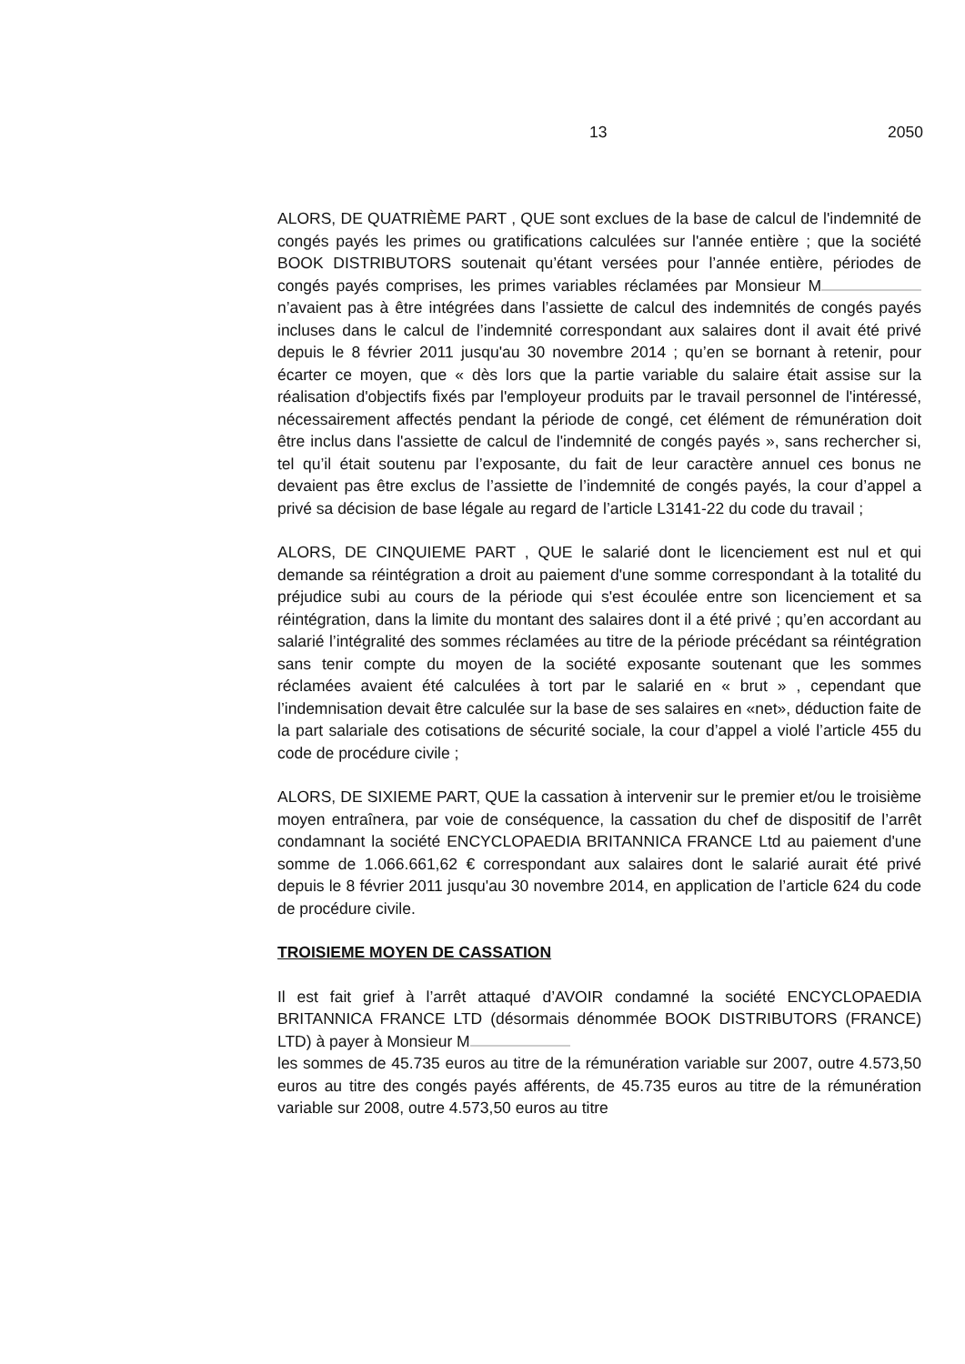13 2050
ALORS, DE QUATRIÈME PART , QUE sont exclues de la base de calcul de l'indemnité de congés payés les primes ou gratifications calculées sur l'année entière ; que la société BOOK DISTRIBUTORS soutenait qu’étant versées pour l’année entière, périodes de congés payés comprises, les primes variables réclamées par Monsieur M n’avaient pas à être intégrées dans l’assiette de calcul des indemnités de congés payés incluses dans le calcul de l’indemnité correspondant aux salaires dont il avait été privé depuis le 8 février 2011 jusqu'au 30 novembre 2014 ; qu’en se bornant à retenir, pour écarter ce moyen, que « dès lors que la partie variable du salaire était assise sur la réalisation d'objectifs fixés par l'employeur produits par le travail personnel de l'intéressé, nécessairement affectés pendant la période de congé, cet élément de rémunération doit être inclus dans l'assiette de calcul de l'indemnité de congés payés », sans rechercher si, tel qu’il était soutenu par l’exposante, du fait de leur caractère annuel ces bonus ne devaient pas être exclus de l’assiette de l’indemnité de congés payés, la cour d’appel a privé sa décision de base légale au regard de l’article L3141-22 du code du travail ;
ALORS, DE CINQUIEME PART , QUE le salarié dont le licenciement est nul et qui demande sa réintégration a droit au paiement d'une somme correspondant à la totalité du préjudice subi au cours de la période qui s'est écoulée entre son licenciement et sa réintégration, dans la limite du montant des salaires dont il a été privé ; qu’en accordant au salarié l’intégralité des sommes réclamées au titre de la période précédant sa réintégration sans tenir compte du moyen de la société exposante soutenant que les sommes réclamées avaient été calculées à tort par le salarié en « brut » , cependant que l’indemnisation devait être calculée sur la base de ses salaires en «net», déduction faite de la part salariale des cotisations de sécurité sociale, la cour d’appel a violé l’article 455 du code de procédure civile ;
ALORS, DE SIXIEME PART, QUE la cassation à intervenir sur le premier et/ou le troisième moyen entraînera, par voie de conséquence, la cassation du chef de dispositif de l’arrêt condamnant la société ENCYCLOPAEDIA BRITANNICA FRANCE Ltd au paiement d'une somme de 1.066.661,62 € correspondant aux salaires dont le salarié aurait été privé depuis le 8 février 2011 jusqu'au 30 novembre 2014, en application de l’article 624 du code de procédure civile.
TROISIEME MOYEN DE CASSATION
Il est fait grief à l’arrêt attaqué d’AVOIR condamné la société ENCYCLOPAEDIA BRITANNICA FRANCE LTD (désormais dénommée BOOK DISTRIBUTORS (FRANCE) LTD) à payer à Monsieur M
les sommes de 45.735 euros au titre de la rémunération variable sur 2007, outre 4.573,50 euros au titre des congés payés afférents, de 45.735 euros au titre de la rémunération variable sur 2008, outre 4.573,50 euros au titre